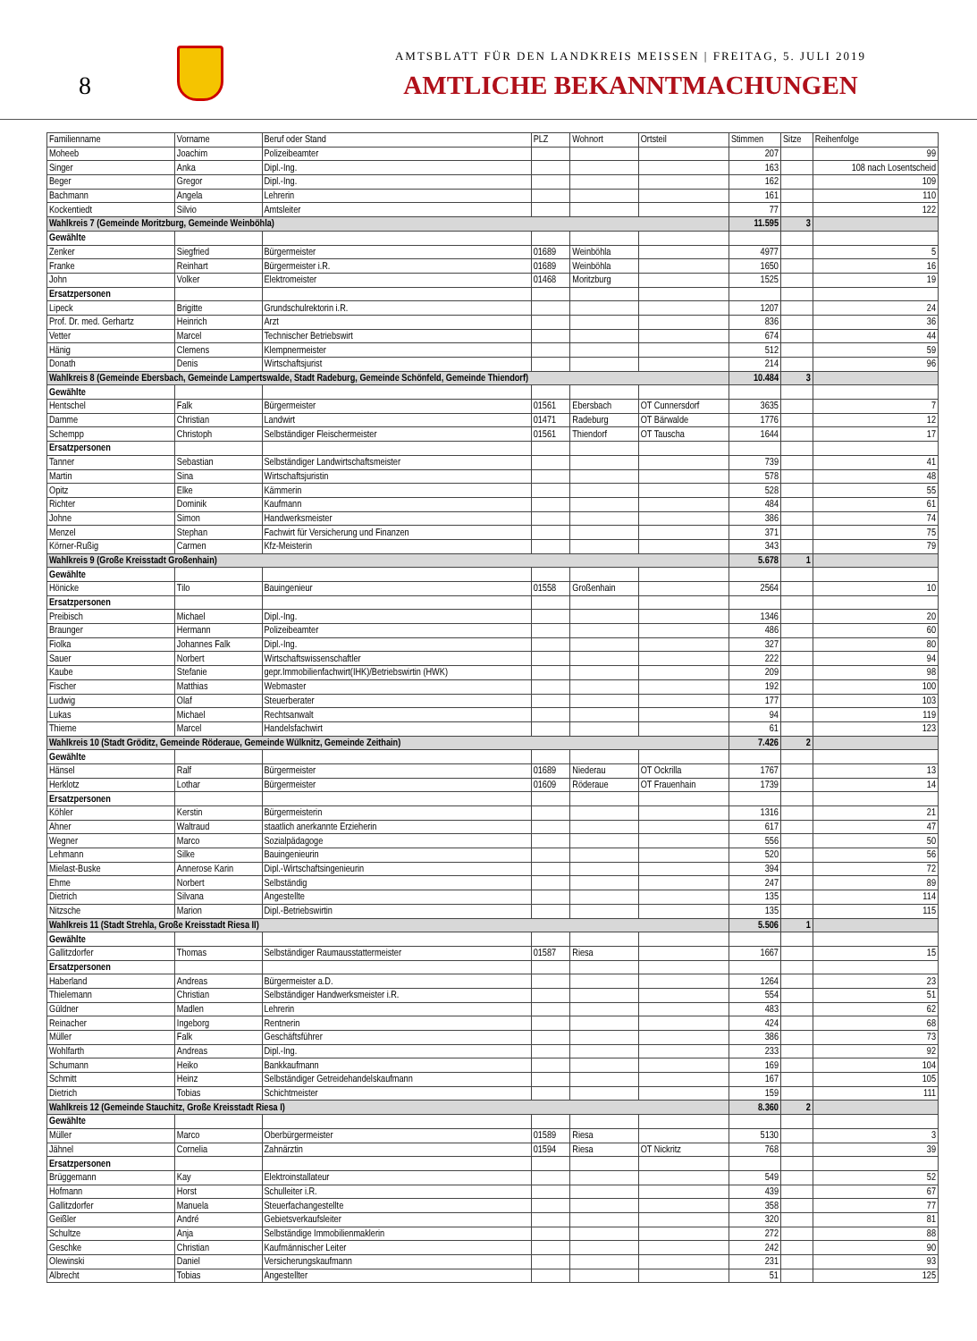8
AMTSBLATT FÜR DEN LANDKREIS MEISSEN | FREITAG, 5. JULI 2019
AMTLICHE BEKANNTMACHUNGEN
| Familienname | Vorname | Beruf oder Stand | PLZ | Wohnort | Ortsteil | Stimmen | Sitze | Reihenfolge |
| --- | --- | --- | --- | --- | --- | --- | --- | --- |
| Moheeb | Joachim | Polizeibeamter | | | | 207 | | 99 |
| Singer | Anka | Dipl.-Ing. | | | | 163 | | 108 nach Losentscheid |
| Beger | Gregor | Dipl.-Ing. | | | | 162 | | 109 |
| Bachmann | Angela | Lehrerin | | | | 161 | | 110 |
| Kockentiedt | Silvio | Amtsleiter | | | | 77 | | 122 |
| Wahlkreis 7 (Gemeinde Moritzburg, Gemeinde Weinböhla) | | | | | | 11.595 | 3 | |
| Gewählte | | | | | | | | |
| Zenker | Siegfried | Bürgermeister | 01689 | Weinböhla | | 4977 | | 5 |
| Franke | Reinhart | Bürgermeister i.R. | 01689 | Weinböhla | | 1650 | | 16 |
| John | Volker | Elektromeister | 01468 | Moritzburg | | 1525 | | 19 |
| Ersatzpersonen | | | | | | | | |
| Lipeck | Brigitte | Grundschulrektorin i.R. | | | | 1207 | | 24 |
| Prof. Dr. med. Gerhartz | Heinrich | Arzt | | | | 836 | | 36 |
| Vetter | Marcel | Technischer Betriebswirt | | | | 674 | | 44 |
| Hänig | Clemens | Klempnermeister | | | | 512 | | 59 |
| Donath | Denis | Wirtschaftsjurist | | | | 214 | | 96 |
| Wahlkreis 8 (Gemeinde Ebersbach, Gemeinde Lampertswalde, Stadt Radeburg, Gemeinde Schönfeld, Gemeinde Thiendorf) | | | | | | 10.484 | 3 | |
| Gewählte | | | | | | | | |
| Hentschel | Falk | Bürgermeister | 01561 | Ebersbach | OT Cunnersdorf | 3635 | | 7 |
| Damme | Christian | Landwirt | 01471 | Radeburg | OT Bärwalde | 1776 | | 12 |
| Schempp | Christoph | Selbständiger Fleischermeister | 01561 | Thiendorf | OT Tauscha | 1644 | | 17 |
| Ersatzpersonen | | | | | | | | |
| Tanner | Sebastian | Selbständiger Landwirtschaftsmeister | | | | 739 | | 41 |
| Martin | Sina | Wirtschaftsjuristin | | | | 578 | | 48 |
| Opitz | Elke | Kämmerin | | | | 528 | | 55 |
| Richter | Dominik | Kaufmann | | | | 484 | | 61 |
| Johne | Simon | Handwerksmeister | | | | 386 | | 74 |
| Menzel | Stephan | Fachwirt für Versicherung und Finanzen | | | | 371 | | 75 |
| Körner-Rußig | Carmen | Kfz-Meisterin | | | | 343 | | 79 |
| Wahlkreis 9 (Große Kreisstadt Großenhain) | | | | | | 5.678 | 1 | |
| Gewählte | | | | | | | | |
| Hönicke | Tilo | Bauingenieur | 01558 | Großenhain | | 2564 | | 10 |
| Ersatzpersonen | | | | | | | | |
| Preibisch | Michael | Dipl.-Ing. | | | | 1346 | | 20 |
| Braunger | Hermann | Polizeibeamter | | | | 486 | | 60 |
| Fiolka | Johannes Falk | Dipl.-Ing. | | | | 327 | | 80 |
| Sauer | Norbert | Wirtschaftswissenschaftler | | | | 222 | | 94 |
| Kaube | Stefanie | gepr.Immobilienfachwirt(IHK)/Betriebswirtin (HWK) | | | | 209 | | 98 |
| Fischer | Matthias | Webmaster | | | | 192 | | 100 |
| Ludwig | Olaf | Steuerberater | | | | 177 | | 103 |
| Lukas | Michael | Rechtsanwalt | | | | 94 | | 119 |
| Thieme | Marcel | Handelsfachwirt | | | | 61 | | 123 |
| Wahlkreis 10 (Stadt Gröditz, Gemeinde Röderaue, Gemeinde Wülknitz, Gemeinde Zeithain) | | | | | | 7.426 | 2 | |
| Gewählte | | | | | | | | |
| Hänsel | Ralf | Bürgermeister | 01689 | Niederau | OT Ockrilla | 1767 | | 13 |
| Herklotz | Lothar | Bürgermeister | 01609 | Röderaue | OT Frauenhain | 1739 | | 14 |
| Ersatzpersonen | | | | | | | | |
| Köhler | Kerstin | Bürgermeisterin | | | | 1316 | | 21 |
| Ahner | Waltraud | staatlich anerkannte Erzieherin | | | | 617 | | 47 |
| Wegner | Marco | Sozialpädagoge | | | | 556 | | 50 |
| Lehmann | Silke | Bauingenieurin | | | | 520 | | 56 |
| Mielast-Buske | Annerose Karin | Dipl.-Wirtschaftsingenieurin | | | | 394 | | 72 |
| Ehme | Norbert | Selbständig | | | | 247 | | 89 |
| Dietrich | Silvana | Angestellte | | | | 135 | | 114 |
| Nitzsche | Marion | Dipl.-Betriebswirtin | | | | 135 | | 115 |
| Wahlkreis 11 (Stadt Strehla, Große Kreisstadt Riesa II) | | | | | | 5.506 | 1 | |
| Gewählte | | | | | | | | |
| Gallitzdorfer | Thomas | Selbständiger Raumausstattermeister | 01587 | Riesa | | 1667 | | 15 |
| Ersatzpersonen | | | | | | | | |
| Haberland | Andreas | Bürgermeister a.D. | | | | 1264 | | 23 |
| Thielemann | Christian | Selbständiger Handwerksmeister i.R. | | | | 554 | | 51 |
| Güldner | Madlen | Lehrerin | | | | 483 | | 62 |
| Reinacher | Ingeborg | Rentnerin | | | | 424 | | 68 |
| Müller | Falk | Geschäftsführer | | | | 386 | | 73 |
| Wohlfarth | Andreas | Dipl.-Ing. | | | | 233 | | 92 |
| Schumann | Heiko | Bankkaufmann | | | | 169 | | 104 |
| Schmitt | Heinz | Selbständiger Getreidehandelskaufmann | | | | 167 | | 105 |
| Dietrich | Tobias | Schichtmeister | | | | 159 | | 111 |
| Wahlkreis 12 (Gemeinde Stauchitz, Große Kreisstadt Riesa I) | | | | | | 8.360 | 2 | |
| Gewählte | | | | | | | | |
| Müller | Marco | Oberbürgermeister | 01589 | Riesa | | 5130 | | 3 |
| Jähnel | Cornelia | Zahnärztin | 01594 | Riesa | OT Nickritz | 768 | | 39 |
| Ersatzpersonen | | | | | | | | |
| Brüggemann | Kay | Elektroinstallateur | | | | 549 | | 52 |
| Hofmann | Horst | Schulleiter i.R. | | | | 439 | | 67 |
| Gallitzdorfer | Manuela | Steuerfachangestellte | | | | 358 | | 77 |
| Geißler | André | Gebietsverkaufsleiter | | | | 320 | | 81 |
| Schultze | Anja | Selbständige Immobilienmaklerin | | | | 272 | | 88 |
| Geschke | Christian | Kaufmännischer Leiter | | | | 242 | | 90 |
| Olewinski | Daniel | Versicherungskaufmann | | | | 231 | | 93 |
| Albrecht | Tobias | Angestellter | | | | 51 | | 125 |